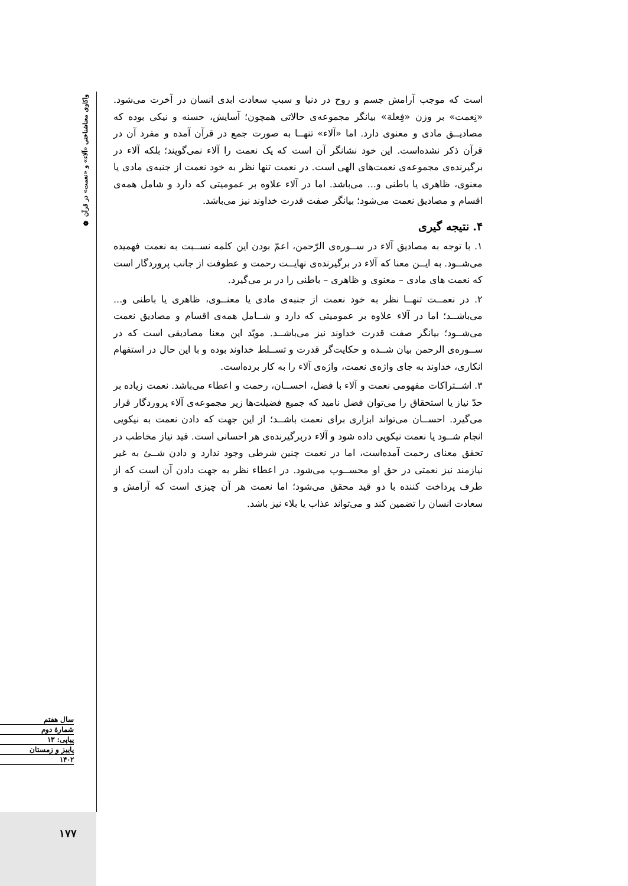❁ واکاوی معناشناختی «آلاء» و «نعمت» در قرآن
سال هفتم
شمارهٔ دوم
پیاپی: ۱۳
پاییز و زمستان
۱۴۰۲
است که موجب آرامش جسم و روح در دنیا و سبب سعادت ابدی انسان در آخرت می‌شود. «نِعمت» بر وزن «فِعلة» بیانگر مجموعه‌ی حالاتی همچون؛ آسایش، حسنه و نیکی بوده که مصادیــق مادی و معنوی دارد. اما «آلاء» تنهــا به صورت جمع در قرآن آمده و مفرد آن در قرآن ذکر نشده‌است. این خود نشانگر آن است که یک نعمت را آلاء نمی‌گویند؛ بلکه آلاء در برگیرنده‌ی مجموعه‌ی نعمت‌های الهی است. در نعمت تنها نظر به خود نعمت از جنبه‌ی مادی یا معنوی، ظاهری یا باطنی و... می‌باشد. اما در آلاء علاوه بر عمومیتی که دارد و شامل همه‌ی اقسام و مصادیق نعمت می‌شود؛ بیانگر صفت قدرت خداوند نیز می‌باشد.
۴. نتیجه گیری
۱. با توجه به مصادیق آلاء در ســوره‌ی الرّحمن، اعمّ بودن این کلمه نســبت به نعمت فهمیده می‌شــود. به ایــن معنا که آلاء در برگیرنده‌ی نهایــت رحمت و عطوفت از جانب پروردگار است که نعمت های مادی – معنوی و ظاهری – باطنی را در بر می‌گیرد.
۲. در نعمــت تنهــا نظر به خود نعمت از جنبه‌ی مادی یا معنــوی، ظاهری یا باطنی و... می‌باشــد؛ اما در آلاء علاوه بر عمومیتی که دارد و شــامل همه‌ی اقسام و مصادیق نعمت می‌شــود؛ بیانگر صفت قدرت خداوند نیز می‌باشــد. مویّد این معنا مصادیقی است که در ســوره‌ی الرحمن بیان شــده و حکایت‌گر قدرت و تســلط خداوند بوده و با این حال در استفهام انکاری، خداوند به جای واژه‌ی نعمت، واژه‌ی آلاء را به کار برده‌است.
۳. اشــتراکات مفهومی نعمت و آلاء با فضل، احســان، رحمت و اعطاء می‌باشد. نعمت زیاده بر حدّ نیاز یا استحقاق را می‌توان فضل نامید که جمیع فضیلت‌ها زیر مجموعه‌ی آلاء پروردگار قرار می‌گیرد. احســان می‌تواند ابزاری برای نعمت باشــد؛ از این جهت که دادن نعمت به نیکویی انجام شــود یا نعمت نیکویی داده شود و آلاء دربرگیرنده‌ی هر احسانی است. قید نیاز مخاطب در تحقق معنای رحمت آمده‌است، اما در نعمت چنین شرطی وجود ندارد و دادن شــئ به غیر نیازمند نیز نعمتی در حق او محســوب می‌شود. در اعطاء نظر به جهت دادن آن است که از طرف پرداخت کننده با دو قید محقق می‌شود؛ اما نعمت هر آن چیزی است که آرامش و سعادت انسان را تضمین کند و می‌تواند عذاب یا بلاء نیز باشد.
۱۷۷